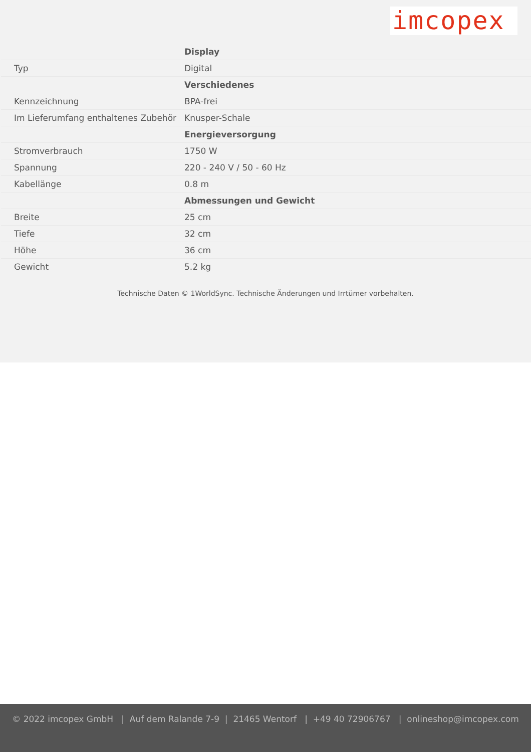imcopex
| | Display |
| Typ | Digital |
| | Verschiedenes |
| Kennzeichnung | BPA-frei |
| Im Lieferumfang enthaltenes Zubehör | Knusper-Schale |
| | Energieversorgung |
| Stromverbrauch | 1750 W |
| Spannung | 220 - 240 V / 50 - 60 Hz |
| Kabellänge | 0.8 m |
| | Abmessungen und Gewicht |
| Breite | 25 cm |
| Tiefe | 32 cm |
| Höhe | 36 cm |
| Gewicht | 5.2 kg |
Technische Daten © 1WorldSync. Technische Änderungen und Irrtümer vorbehalten.
© 2022 imcopex GmbH | Auf dem Ralande 7-9 | 21465 Wentorf | +49 40 72906767 | onlineshop@imcopex.com